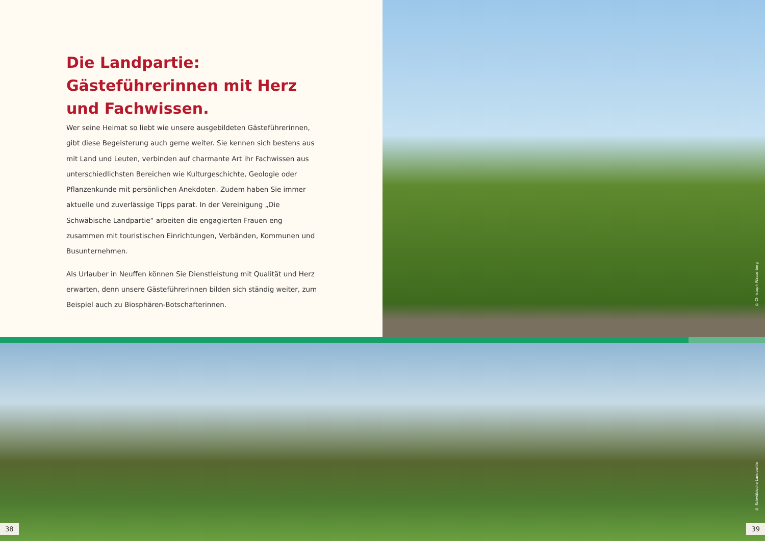Die Landpartie:
Gästeführerinnen mit Herz
und Fachwissen.
Wer seine Heimat so liebt wie unsere ausgebildeten Gästeführerinnen, gibt diese Begeisterung auch gerne weiter. Sie kennen sich bestens aus mit Land und Leuten, verbinden auf charmante Art ihr Fachwissen aus unterschiedlichsten Bereichen wie Kulturgeschichte, Geologie oder Pflanzenkunde mit persönlichen Anekdoten. Zudem haben Sie immer aktuelle und zuverlässige Tipps parat. In der Vereinigung „Die Schwäbische Landpartie“ arbeiten die engagierten Frauen eng zusammen mit touristischen Einrichtungen, Verbänden, Kommunen und Busunternehmen.
Als Urlauber in Neuffen können Sie Dienstleistung mit Qualität und Herz erwarten, denn unsere Gästeführerinnen bilden sich ständig weiter, zum Beispiel auch zu Biosphären-Botschafterinnen.
© Christoph Wasserberg
38
© Schwäbische Landpartie
39